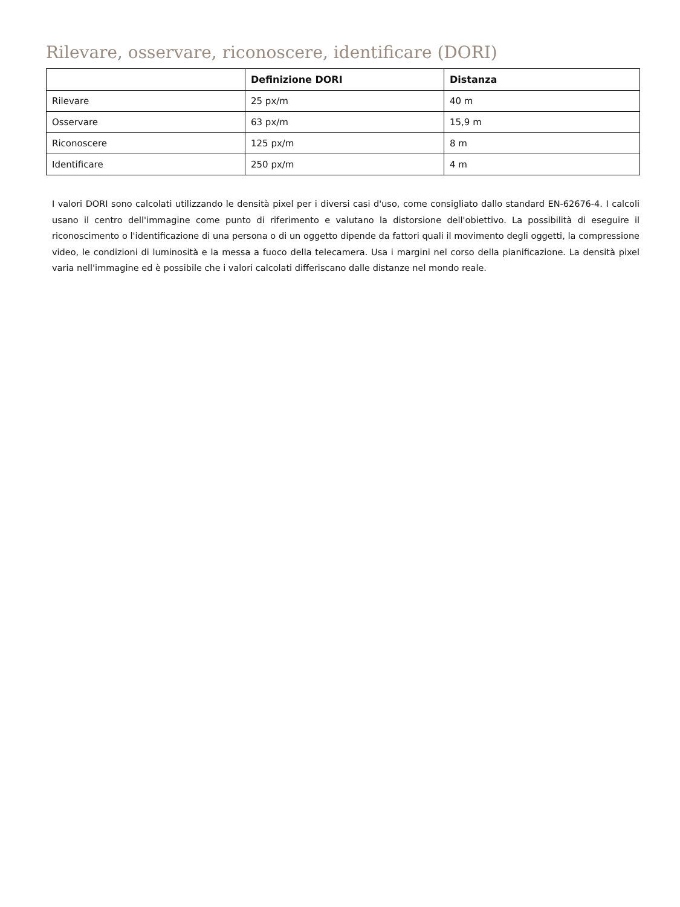Rilevare, osservare, riconoscere, identificare (DORI)
| | Definizione DORI | Distanza |
| --- | --- | --- |
| Rilevare | 25 px/m | 40 m |
| Osservare | 63 px/m | 15,9 m |
| Riconoscere | 125 px/m | 8 m |
| Identificare | 250 px/m | 4 m |
I valori DORI sono calcolati utilizzando le densità pixel per i diversi casi d'uso, come consigliato dallo standard EN-62676-4. I calcoli usano il centro dell'immagine come punto di riferimento e valutano la distorsione dell'obiettivo. La possibilità di eseguire il riconoscimento o l'identificazione di una persona o di un oggetto dipende da fattori quali il movimento degli oggetti, la compressione video, le condizioni di luminosità e la messa a fuoco della telecamera. Usa i margini nel corso della pianificazione. La densità pixel varia nell'immagine ed è possibile che i valori calcolati differiscano dalle distanze nel mondo reale.